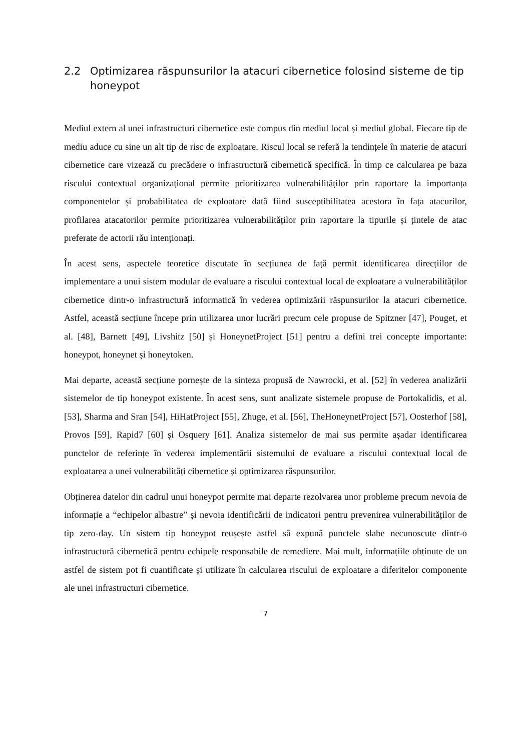2.2 Optimizarea răspunsurilor la atacuri cibernetice folosind sisteme de tip honeypot
Mediul extern al unei infrastructuri cibernetice este compus din mediul local și mediul global. Fiecare tip de mediu aduce cu sine un alt tip de risc de exploatare. Riscul local se referă la tendințele în materie de atacuri cibernetice care vizează cu precădere o infrastructură cibernetică specifică. În timp ce calcularea pe baza riscului contextual organizațional permite prioritizarea vulnerabilităților prin raportare la importanța componentelor și probabilitatea de exploatare dată fiind susceptibilitatea acestora în fața atacurilor, profilarea atacatorilor permite prioritizarea vulnerabilităților prin raportare la tipurile și țintele de atac preferate de actorii rău intenționați.
În acest sens, aspectele teoretice discutate în secțiunea de față permit identificarea direcțiilor de implementare a unui sistem modular de evaluare a riscului contextual local de exploatare a vulnerabilităților cibernetice dintr-o infrastructură informatică în vederea optimizării răspunsurilor la atacuri cibernetice. Astfel, această secțiune începe prin utilizarea unor lucrări precum cele propuse de Spitzner [47], Pouget, et al. [48], Barnett [49], Livshitz [50] și HoneynetProject [51] pentru a defini trei concepte importante: honeypot, honeynet și honeytoken.
Mai departe, această secțiune pornește de la sinteza propusă de Nawrocki, et al. [52] în vederea analizării sistemelor de tip honeypot existente. În acest sens, sunt analizate sistemele propuse de Portokalidis, et al. [53], Sharma and Sran [54], HiHatProject [55], Zhuge, et al. [56], TheHoneynetProject [57], Oosterhof [58], Provos [59], Rapid7 [60] și Osquery [61]. Analiza sistemelor de mai sus permite așadar identificarea punctelor de referințe în vederea implementării sistemului de evaluare a riscului contextual local de exploatarea a unei vulnerabilități cibernetice și optimizarea răspunsurilor.
Obținerea datelor din cadrul unui honeypot permite mai departe rezolvarea unor probleme precum nevoia de informație a “echipelor albastre” și nevoia identificării de indicatori pentru prevenirea vulnerabilităților de tip zero-day. Un sistem tip honeypot reușește astfel să expună punctele slabe necunoscute dintr-o infrastructură cibernetică pentru echipele responsabile de remediere. Mai mult, informațiile obținute de un astfel de sistem pot fi cuantificate și utilizate în calcularea riscului de exploatare a diferitelor componente ale unei infrastructuri cibernetice.
7